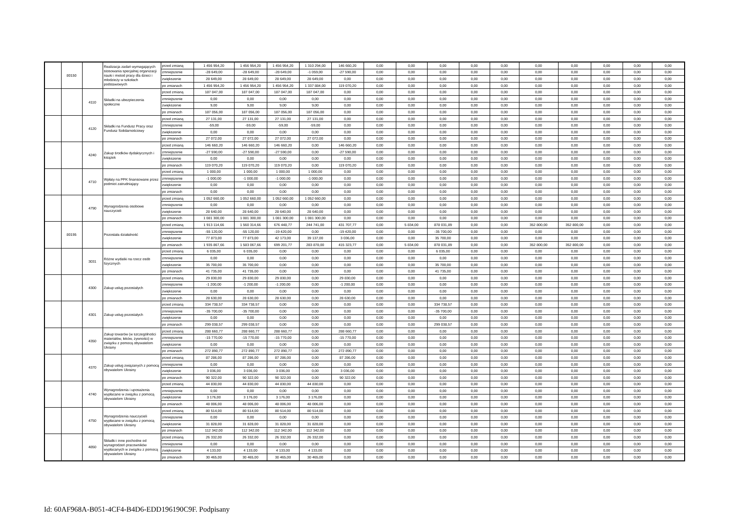| | 80150 | | Realizacja zadań wymagających stosowania specjalnej organizacji nauki i metod pracy dla dzieci i młodzieży w szkołach podstawowych | przed zmianą | 1 456 954,20 | 1 456 954,20 | 1 456 954,20 | 1 310 294,00 | 146 660,20 | 0,00 | 0,00 | 0,00 | 0,00 | 0,00 | 0,00 | 0,00 | 0,00 | 0,00 | 0,00 |
| | | | | zmniejszenie | -28 649,00 | -28 649,00 | -28 649,00 | -1 059,00 | -27 590,00 | 0,00 | 0,00 | 0,00 | 0,00 | 0,00 | 0,00 | 0,00 | 0,00 | 0,00 | 0,00 |
| | | | | zwiększenie | 28 649,00 | 28 649,00 | 28 649,00 | 28 649,00 | 0,00 | 0,00 | 0,00 | 0,00 | 0,00 | 0,00 | 0,00 | 0,00 | 0,00 | 0,00 | 0,00 |
| | | | | po zmianach | 1 456 954,20 | 1 456 954,20 | 1 456 954,20 | 1 337 884,00 | 119 070,20 | 0,00 | 0,00 | 0,00 | 0,00 | 0,00 | 0,00 | 0,00 | 0,00 | 0,00 | 0,00 |
| | | 4110 | Składki na ubezpieczenia społeczne | przed zmianą | 187 047,00 | 187 047,00 | 187 047,00 | 187 047,00 | 0,00 | 0,00 | 0,00 | 0,00 | 0,00 | 0,00 | 0,00 | 0,00 | 0,00 | 0,00 | 0,00 |
| | | | | zmniejszenie | 0,00 | 0,00 | 0,00 | 0,00 | 0,00 | 0,00 | 0,00 | 0,00 | 0,00 | 0,00 | 0,00 | 0,00 | 0,00 | 0,00 | 0,00 |
| | | | | zwiększenie | 9,00 | 9,00 | 9,00 | 9,00 | 0,00 | 0,00 | 0,00 | 0,00 | 0,00 | 0,00 | 0,00 | 0,00 | 0,00 | 0,00 | 0,00 |
| | | | | po zmianach | 187 056,00 | 187 056,00 | 187 056,00 | 187 056,00 | 0,00 | 0,00 | 0,00 | 0,00 | 0,00 | 0,00 | 0,00 | 0,00 | 0,00 | 0,00 | 0,00 |
| | | 4120 | Składki na Fundusz Pracy oraz Fundusz Solidarnościowy | przed zmianą | 27 131,00 | 27 131,00 | 27 131,00 | 27 131,00 | 0,00 | 0,00 | 0,00 | 0,00 | 0,00 | 0,00 | 0,00 | 0,00 | 0,00 | 0,00 | 0,00 |
| | | | | zmniejszenie | -59,00 | -59,00 | -59,00 | -59,00 | 0,00 | 0,00 | 0,00 | 0,00 | 0,00 | 0,00 | 0,00 | 0,00 | 0,00 | 0,00 | 0,00 |
| | | | | zwiększenie | 0,00 | 0,00 | 0,00 | 0,00 | 0,00 | 0,00 | 0,00 | 0,00 | 0,00 | 0,00 | 0,00 | 0,00 | 0,00 | 0,00 | 0,00 |
| | | | | po zmianach | 27 072,00 | 27 072,00 | 27 072,00 | 27 072,00 | 0,00 | 0,00 | 0,00 | 0,00 | 0,00 | 0,00 | 0,00 | 0,00 | 0,00 | 0,00 | 0,00 |
| | | 4240 | Zakup środków dydaktycznych i książek | przed zmianą | 146 660,20 | 146 660,20 | 146 660,20 | 0,00 | 146 660,20 | 0,00 | 0,00 | 0,00 | 0,00 | 0,00 | 0,00 | 0,00 | 0,00 | 0,00 | 0,00 |
| | | | | zmniejszenie | -27 590,00 | -27 590,00 | -27 590,00 | 0,00 | -27 590,00 | 0,00 | 0,00 | 0,00 | 0,00 | 0,00 | 0,00 | 0,00 | 0,00 | 0,00 | 0,00 |
| | | | | zwiększenie | 0,00 | 0,00 | 0,00 | 0,00 | 0,00 | 0,00 | 0,00 | 0,00 | 0,00 | 0,00 | 0,00 | 0,00 | 0,00 | 0,00 | 0,00 |
| | | | | po zmianach | 119 070,20 | 119 070,20 | 119 070,20 | 0,00 | 119 070,20 | 0,00 | 0,00 | 0,00 | 0,00 | 0,00 | 0,00 | 0,00 | 0,00 | 0,00 | 0,00 |
| | | 4710 | Wpłaty na PPK finansowane przez podmiot zatrudniający | przed zmianą | 1 000,00 | 1 000,00 | 1 000,00 | 1 000,00 | 0,00 | 0,00 | 0,00 | 0,00 | 0,00 | 0,00 | 0,00 | 0,00 | 0,00 | 0,00 | 0,00 |
| | | | | zmniejszenie | -1 000,00 | -1 000,00 | -1 000,00 | -1 000,00 | 0,00 | 0,00 | 0,00 | 0,00 | 0,00 | 0,00 | 0,00 | 0,00 | 0,00 | 0,00 | 0,00 |
| | | | | zwiększenie | 0,00 | 0,00 | 0,00 | 0,00 | 0,00 | 0,00 | 0,00 | 0,00 | 0,00 | 0,00 | 0,00 | 0,00 | 0,00 | 0,00 | 0,00 |
| | | | | po zmianach | 0,00 | 0,00 | 0,00 | 0,00 | 0,00 | 0,00 | 0,00 | 0,00 | 0,00 | 0,00 | 0,00 | 0,00 | 0,00 | 0,00 | 0,00 |
| | | 4790 | Wynagrodzenia osobowe nauczycieli | przed zmianą | 1 052 660,00 | 1 052 660,00 | 1 052 660,00 | 1 052 660,00 | 0,00 | 0,00 | 0,00 | 0,00 | 0,00 | 0,00 | 0,00 | 0,00 | 0,00 | 0,00 | 0,00 |
| | | | | zmniejszenie | 0,00 | 0,00 | 0,00 | 0,00 | 0,00 | 0,00 | 0,00 | 0,00 | 0,00 | 0,00 | 0,00 | 0,00 | 0,00 | 0,00 | 0,00 |
| | | | | zwiększenie | 28 640,00 | 28 640,00 | 28 640,00 | 28 640,00 | 0,00 | 0,00 | 0,00 | 0,00 | 0,00 | 0,00 | 0,00 | 0,00 | 0,00 | 0,00 | 0,00 |
| | | | | po zmianach | 1 081 300,00 | 1 081 300,00 | 1 081 300,00 | 1 081 300,00 | 0,00 | 0,00 | 0,00 | 0,00 | 0,00 | 0,00 | 0,00 | 0,00 | 0,00 | 0,00 | 0,00 |
| | 80195 | | Pozostała działalność | przed zmianą | 1 913 114,66 | 1 560 314,66 | 676 448,77 | 244 741,00 | 431 707,77 | 0,00 | 5 834,00 | 878 031,89 | 0,00 | 0,00 | 352 800,00 | 352 800,00 | 0,00 | 0,00 | 0,00 |
| | | | | zmniejszenie | -55 120,00 | -55 120,00 | -19 420,00 | 0,00 | -19 420,00 | 0,00 | 0,00 | -35 700,00 | 0,00 | 0,00 | 0,00 | 0,00 | 0,00 | 0,00 | 0,00 |
| | | | | zwiększenie | 77 873,00 | 77 873,00 | 42 173,00 | 39 137,00 | 3 036,00 | 0,00 | 0,00 | 35 700,00 | 0,00 | 0,00 | 0,00 | 0,00 | 0,00 | 0,00 | 0,00 |
| | | | | po zmianach | 1 935 867,66 | 1 583 067,66 | 699 201,77 | 283 878,00 | 415 323,77 | 0,00 | 5 834,00 | 878 031,89 | 0,00 | 0,00 | 352 800,00 | 352 800,00 | 0,00 | 0,00 | 0,00 |
| | | 3031 | Różne wydatki na rzecz osób fizycznych | przed zmianą | 6 035,00 | 6 035,00 | 0,00 | 0,00 | 0,00 | 0,00 | 0,00 | 6 035,00 | 0,00 | 0,00 | 0,00 | 0,00 | 0,00 | 0,00 | 0,00 |
| | | | | zmniejszenie | 0,00 | 0,00 | 0,00 | 0,00 | 0,00 | 0,00 | 0,00 | 0,00 | 0,00 | 0,00 | 0,00 | 0,00 | 0,00 | 0,00 | 0,00 |
| | | | | zwiększenie | 35 700,00 | 35 700,00 | 0,00 | 0,00 | 0,00 | 0,00 | 0,00 | 35 700,00 | 0,00 | 0,00 | 0,00 | 0,00 | 0,00 | 0,00 | 0,00 |
| | | | | po zmianach | 41 735,00 | 41 735,00 | 0,00 | 0,00 | 0,00 | 0,00 | 0,00 | 41 735,00 | 0,00 | 0,00 | 0,00 | 0,00 | 0,00 | 0,00 | 0,00 |
| | | 4300 | Zakup usług pozostałych | przed zmianą | 29 830,00 | 29 830,00 | 29 830,00 | 0,00 | 29 830,00 | 0,00 | 0,00 | 0,00 | 0,00 | 0,00 | 0,00 | 0,00 | 0,00 | 0,00 | 0,00 |
| | | | | zmniejszenie | -1 200,00 | -1 200,00 | -1 200,00 | 0,00 | -1 200,00 | 0,00 | 0,00 | 0,00 | 0,00 | 0,00 | 0,00 | 0,00 | 0,00 | 0,00 | 0,00 |
| | | | | zwiększenie | 0,00 | 0,00 | 0,00 | 0,00 | 0,00 | 0,00 | 0,00 | 0,00 | 0,00 | 0,00 | 0,00 | 0,00 | 0,00 | 0,00 | 0,00 |
| | | | | po zmianach | 28 630,00 | 28 630,00 | 28 630,00 | 0,00 | 28 630,00 | 0,00 | 0,00 | 0,00 | 0,00 | 0,00 | 0,00 | 0,00 | 0,00 | 0,00 | 0,00 |
| | | 4301 | Zakup usług pozostałych | przed zmianą | 334 738,57 | 334 738,57 | 0,00 | 0,00 | 0,00 | 0,00 | 0,00 | 334 738,57 | 0,00 | 0,00 | 0,00 | 0,00 | 0,00 | 0,00 | 0,00 |
| | | | | zmniejszenie | -35 700,00 | -35 700,00 | 0,00 | 0,00 | 0,00 | 0,00 | 0,00 | -35 700,00 | 0,00 | 0,00 | 0,00 | 0,00 | 0,00 | 0,00 | 0,00 |
| | | | | zwiększenie | 0,00 | 0,00 | 0,00 | 0,00 | 0,00 | 0,00 | 0,00 | 0,00 | 0,00 | 0,00 | 0,00 | 0,00 | 0,00 | 0,00 | 0,00 |
| | | | | po zmianach | 299 038,57 | 299 038,57 | 0,00 | 0,00 | 0,00 | 0,00 | 0,00 | 299 038,57 | 0,00 | 0,00 | 0,00 | 0,00 | 0,00 | 0,00 | 0,00 |
| | | 4350 | Zakup towarów (w szczególności materiałów, leków, żywności) w związku z pomocą obywatelom Ukrainy | przed zmianą | 288 660,77 | 288 660,77 | 288 660,77 | 0,00 | 288 660,77 | 0,00 | 0,00 | 0,00 | 0,00 | 0,00 | 0,00 | 0,00 | 0,00 | 0,00 | 0,00 |
| | | | | zmniejszenie | -15 770,00 | -15 770,00 | -15 770,00 | 0,00 | -15 770,00 | 0,00 | 0,00 | 0,00 | 0,00 | 0,00 | 0,00 | 0,00 | 0,00 | 0,00 | 0,00 |
| | | | | zwiększenie | 0,00 | 0,00 | 0,00 | 0,00 | 0,00 | 0,00 | 0,00 | 0,00 | 0,00 | 0,00 | 0,00 | 0,00 | 0,00 | 0,00 | 0,00 |
| | | | | po zmianach | 272 890,77 | 272 890,77 | 272 890,77 | 0,00 | 272 890,77 | 0,00 | 0,00 | 0,00 | 0,00 | 0,00 | 0,00 | 0,00 | 0,00 | 0,00 | 0,00 |
| | | 4370 | Zakup usług związanych z pomocą obywatelom Ukrainy | przed zmianą | 87 286,00 | 87 286,00 | 87 286,00 | 0,00 | 87 286,00 | 0,00 | 0,00 | 0,00 | 0,00 | 0,00 | 0,00 | 0,00 | 0,00 | 0,00 | 0,00 |
| | | | | zmniejszenie | 0,00 | 0,00 | 0,00 | 0,00 | 0,00 | 0,00 | 0,00 | 0,00 | 0,00 | 0,00 | 0,00 | 0,00 | 0,00 | 0,00 | 0,00 |
| | | | | zwiększenie | 3 036,00 | 3 036,00 | 3 036,00 | 0,00 | 3 036,00 | 0,00 | 0,00 | 0,00 | 0,00 | 0,00 | 0,00 | 0,00 | 0,00 | 0,00 | 0,00 |
| | | | | po zmianach | 90 322,00 | 90 322,00 | 90 322,00 | 0,00 | 90 322,00 | 0,00 | 0,00 | 0,00 | 0,00 | 0,00 | 0,00 | 0,00 | 0,00 | 0,00 | 0,00 |
| | | 4740 | Wynagrodzenia i uposażenia wypłacane w związku z pomocą obywatelom Ukrainy | przed zmianą | 44 830,00 | 44 830,00 | 44 830,00 | 44 830,00 | 0,00 | 0,00 | 0,00 | 0,00 | 0,00 | 0,00 | 0,00 | 0,00 | 0,00 | 0,00 | 0,00 |
| | | | | zmniejszenie | 0,00 | 0,00 | 0,00 | 0,00 | 0,00 | 0,00 | 0,00 | 0,00 | 0,00 | 0,00 | 0,00 | 0,00 | 0,00 | 0,00 | 0,00 |
| | | | | zwiększenie | 3 176,00 | 3 176,00 | 3 176,00 | 3 176,00 | 0,00 | 0,00 | 0,00 | 0,00 | 0,00 | 0,00 | 0,00 | 0,00 | 0,00 | 0,00 | 0,00 |
| | | | | po zmianach | 48 006,00 | 48 006,00 | 48 006,00 | 48 006,00 | 0,00 | 0,00 | 0,00 | 0,00 | 0,00 | 0,00 | 0,00 | 0,00 | 0,00 | 0,00 | 0,00 |
| | | 4750 | Wynagrodzenia nauczycieli wypłacane w związku z pomocą obywatelom Ukrainy | przed zmianą | 80 514,00 | 80 514,00 | 80 514,00 | 80 514,00 | 0,00 | 0,00 | 0,00 | 0,00 | 0,00 | 0,00 | 0,00 | 0,00 | 0,00 | 0,00 | 0,00 |
| | | | | zmniejszenie | 0,00 | 0,00 | 0,00 | 0,00 | 0,00 | 0,00 | 0,00 | 0,00 | 0,00 | 0,00 | 0,00 | 0,00 | 0,00 | 0,00 | 0,00 |
| | | | | zwiększenie | 31 828,00 | 31 828,00 | 31 828,00 | 31 828,00 | 0,00 | 0,00 | 0,00 | 0,00 | 0,00 | 0,00 | 0,00 | 0,00 | 0,00 | 0,00 | 0,00 |
| | | | | po zmianach | 112 342,00 | 112 342,00 | 112 342,00 | 112 342,00 | 0,00 | 0,00 | 0,00 | 0,00 | 0,00 | 0,00 | 0,00 | 0,00 | 0,00 | 0,00 | 0,00 |
| | | 4850 | Składki i inne pochodne od wynagrodzeń pracowników wypłacanych w związku z pomocą obywatelom Ukrainy | przed zmianą | 26 332,00 | 26 332,00 | 26 332,00 | 26 332,00 | 0,00 | 0,00 | 0,00 | 0,00 | 0,00 | 0,00 | 0,00 | 0,00 | 0,00 | 0,00 | 0,00 |
| | | | | zmniejszenie | 0,00 | 0,00 | 0,00 | 0,00 | 0,00 | 0,00 | 0,00 | 0,00 | 0,00 | 0,00 | 0,00 | 0,00 | 0,00 | 0,00 | 0,00 |
| | | | | zwiększenie | 4 133,00 | 4 133,00 | 4 133,00 | 4 133,00 | 0,00 | 0,00 | 0,00 | 0,00 | 0,00 | 0,00 | 0,00 | 0,00 | 0,00 | 0,00 | 0,00 |
| | | | | po zmianach | 30 465,00 | 30 465,00 | 30 465,00 | 30 465,00 | 0,00 | 0,00 | 0,00 | 0,00 | 0,00 | 0,00 | 0,00 | 0,00 | 0,00 | 0,00 | 0,00 |
Id: 60AF968A-B051-4CF4-B4D6-EDD196190C9F. Podpisany